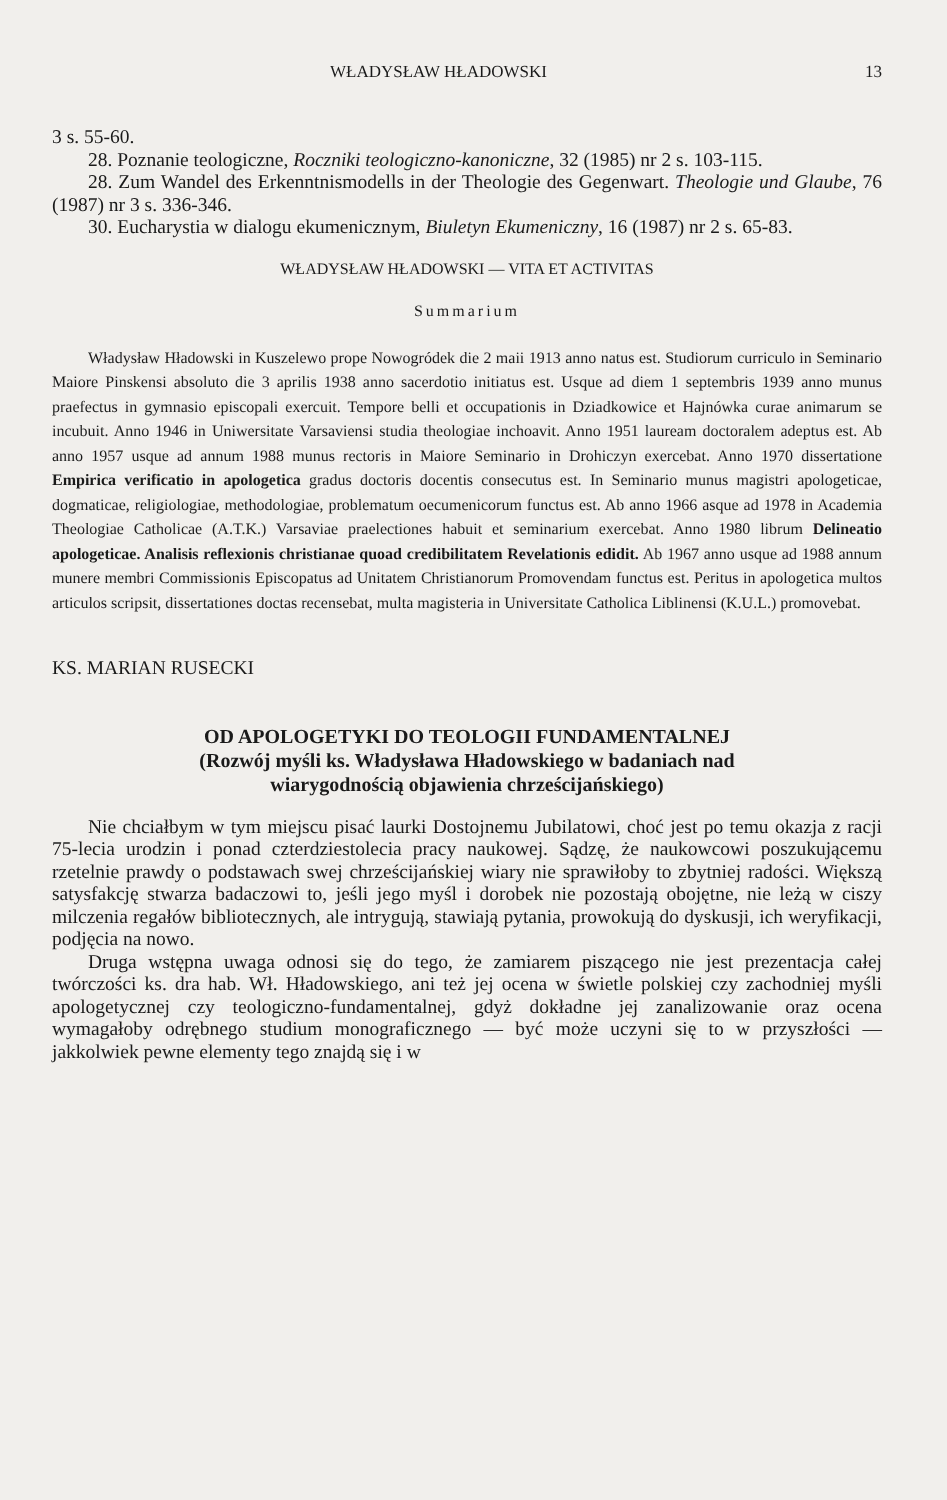WŁADYSŁAW HŁADOWSKI 13
3 s. 55-60.
28. Poznanie teologiczne, Roczniki teologiczno-kanoniczne, 32 (1985) nr 2 s. 103-115.
28. Zum Wandel des Erkenntnismodells in der Theologie des Gegenwart. Theologie und Glaube, 76 (1987) nr 3 s. 336-346.
30. Eucharystia w dialogu ekumenicznym, Biuletyn Ekumeniczny, 16 (1987) nr 2 s. 65-83.
WŁADYSŁAW HŁADOWSKI — VITA ET ACTIVITAS
Summarium
Władysław Hładowski in Kuszelewo prope Nowogródek die 2 maii 1913 anno natus est. Studiorum curriculo in Seminario Maiore Pinskensi absoluto die 3 aprilis 1938 anno sacerdotio initiatus est. Usque ad diem 1 septembris 1939 anno munus praefectus in gymnasio episcopali exercuit. Tempore belli et occupationis in Dziadkowice et Hajnówka curae animarum se incubuit. Anno 1946 in Uniwersitate Varsaviensi studia theologiae inchoavit. Anno 1951 lauream doctoralem adeptus est. Ab anno 1957 usque ad annum 1988 munus rectoris in Maiore Seminario in Drohiczyn exercebat. Anno 1970 dissertatione Empirica verificatio in apologetica gradus doctoris docentis consecutus est. In Seminario munus magistri apologeticae, dogmaticae, religiologiae, methodologiae, problematum oecumenicorum functus est. Ab anno 1966 asque ad 1978 in Academia Theologiae Catholicae (A.T.K.) Varsaviae praelectiones habuit et seminarium exercebat. Anno 1980 librum Delineatio apologeticae. Analisis reflexionis christianae quoad credibilitatem Revelationis edidit. Ab 1967 anno usque ad 1988 annum munere membri Commissionis Episcopatus ad Unitatem Christianorum Promovendam functus est. Peritus in apologetica multos articulos scripsit, dissertationes doctas recensebat, multa magisteria in Universitate Catholica Liblinensi (K.U.L.) promovebat.
KS. MARIAN RUSECKI
OD APOLOGETYKI DO TEOLOGII FUNDAMENTALNEJ
(Rozwój myśli ks. Władysława Hładowskiego w badaniach nad
wiarygodnością objawienia chrześcijańskiego)
Nie chciałbym w tym miejscu pisać laurki Dostojnemu Jubilatowi, choć jest po temu okazja z racji 75-lecia urodzin i ponad czterdziestolecia pracy naukowej. Sądzę, że naukowcowi poszukującemu rzetelnie prawdy o podstawach swej chrześcijańskiej wiary nie sprawiłoby to zbytniej radości. Większą satysfakcję stwarza badaczowi to, jeśli jego myśl i dorobek nie pozostają obojętne, nie leżą w ciszy milczenia regałów bibliotecznych, ale intrygują, stawiają pytania, prowokują do dyskusji, ich weryfikacji, podjęcia na nowo.
Druga wstępna uwaga odnosi się do tego, że zamiarem piszącego nie jest prezentacja całej twórczości ks. dra hab. Wł. Hładowskiego, ani też jej ocena w świetle polskiej czy zachodniej myśli apologetycznej czy teologiczno-fundamentalnej, gdyż dokładne jej zanalizowanie oraz ocena wymagałoby odrębnego studium monograficznego — być może uczyni się to w przyszłości — jakkolwiek pewne elementy tego znajdą się i w